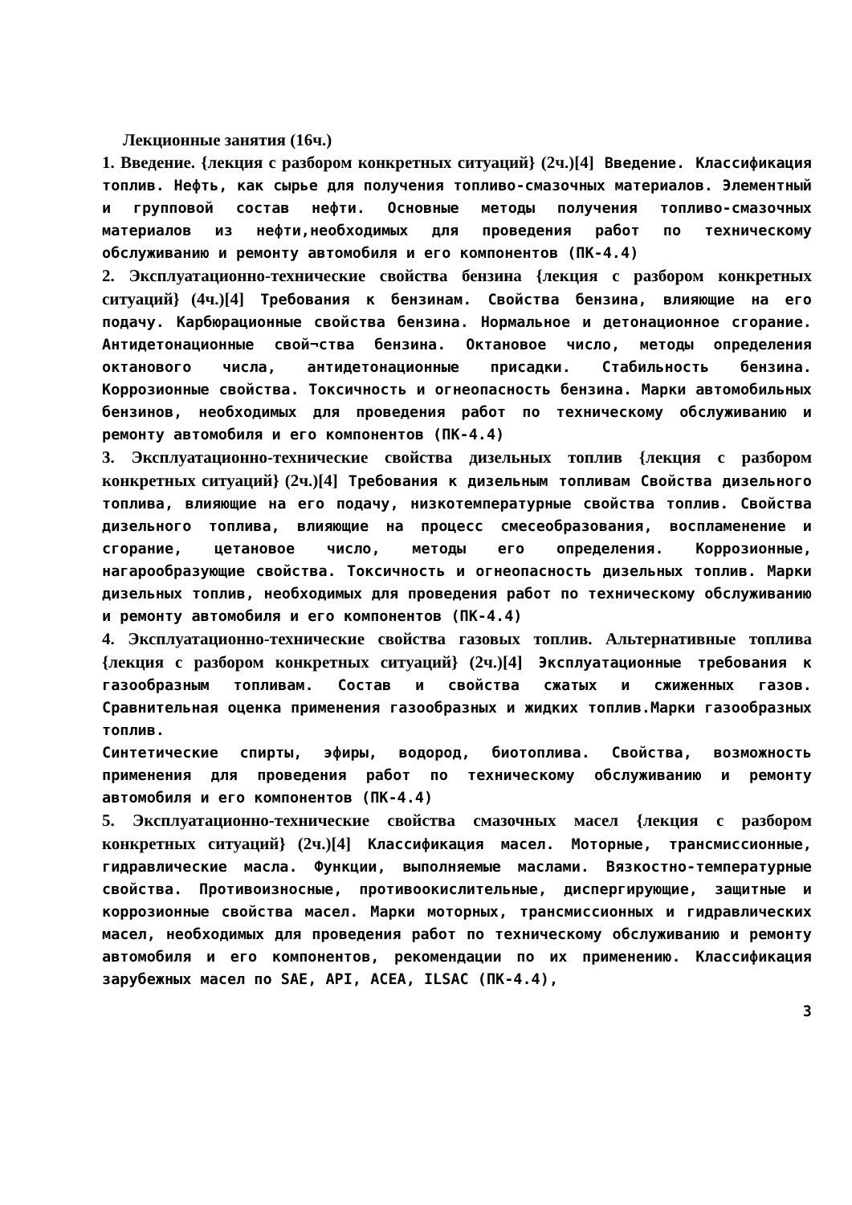Лекционные занятия (16ч.)
1. Введение. {лекция с разбором конкретных ситуаций} (2ч.)[4] Введение. Классификация топлив. Нефть, как сырье для получения топливо-смазочных материалов. Элементный и групповой состав нефти. Основные методы получения топливо-смазочных материалов из нефти,необходимых для проведения работ по техническому обслуживанию и ремонту автомобиля и его компонентов (ПК-4.4)
2. Эксплуатационно-технические свойства бензина {лекция с разбором конкретных ситуаций} (4ч.)[4] Требования к бензинам. Свойства бензина, влияющие на его подачу. Карбюрационные свойства бензина. Нормальное и детонационное сгорание. Антидетонационные свой¬ства бензина. Октановое число, методы определения октанового числа, антидетонационные присадки. Стабильность бензина. Коррозионные свойства. Токсичность и огнеопасность бензина. Марки автомобильных бензинов, необходимых для проведения работ по техническому обслуживанию и ремонту автомобиля и его компонентов (ПК-4.4)
3. Эксплуатационно-технические свойства дизельных топлив {лекция с разбором конкретных ситуаций} (2ч.)[4] Требования к дизельным топливам Свойства дизельного топлива, влияющие на его подачу, низкотемпературные свойства топлив. Свойства дизельного топлива, влияющие на процесс смесеобразования, воспламенение и сгорание, цетановое число, методы его определения. Коррозионные, нагарообразующие свойства. Токсичность и огнеопасность дизельных топлив. Марки дизельных топлив, необходимых для проведения работ по техническому обслуживанию и ремонту автомобиля и его компонентов (ПК-4.4)
4. Эксплуатационно-технические свойства газовых топлив. Альтернативные топлива {лекция с разбором конкретных ситуаций} (2ч.)[4] Эксплуатационные требования к газообразным топливам. Состав и свойства сжатых и сжиженных газов. Сравнительная оценка применения газообразных и жидких топлив.Марки газообразных топлив.
Синтетические спирты, эфиры, водород, биотоплива. Свойства, возможность применения для проведения работ по техническому обслуживанию и ремонту автомобиля и его компонентов (ПК-4.4)
5. Эксплуатационно-технические свойства смазочных масел {лекция с разбором конкретных ситуаций} (2ч.)[4] Классификация масел. Моторные, трансмиссионные, гидравлические масла. Функции, выполняемые маслами. Вязкостно-температурные свойства. Противоизносные, противоокислительные, диспергирующие, защитные и коррозионные свойства масел. Марки моторных, трансмиссионных и гидравлических масел, необходимых для проведения работ по техническому обслуживанию и ремонту автомобиля и его компонентов, рекомендации по их применению. Классификация зарубежных масел по SAE, API, ACEA, ILSAC (ПК-4.4),
3